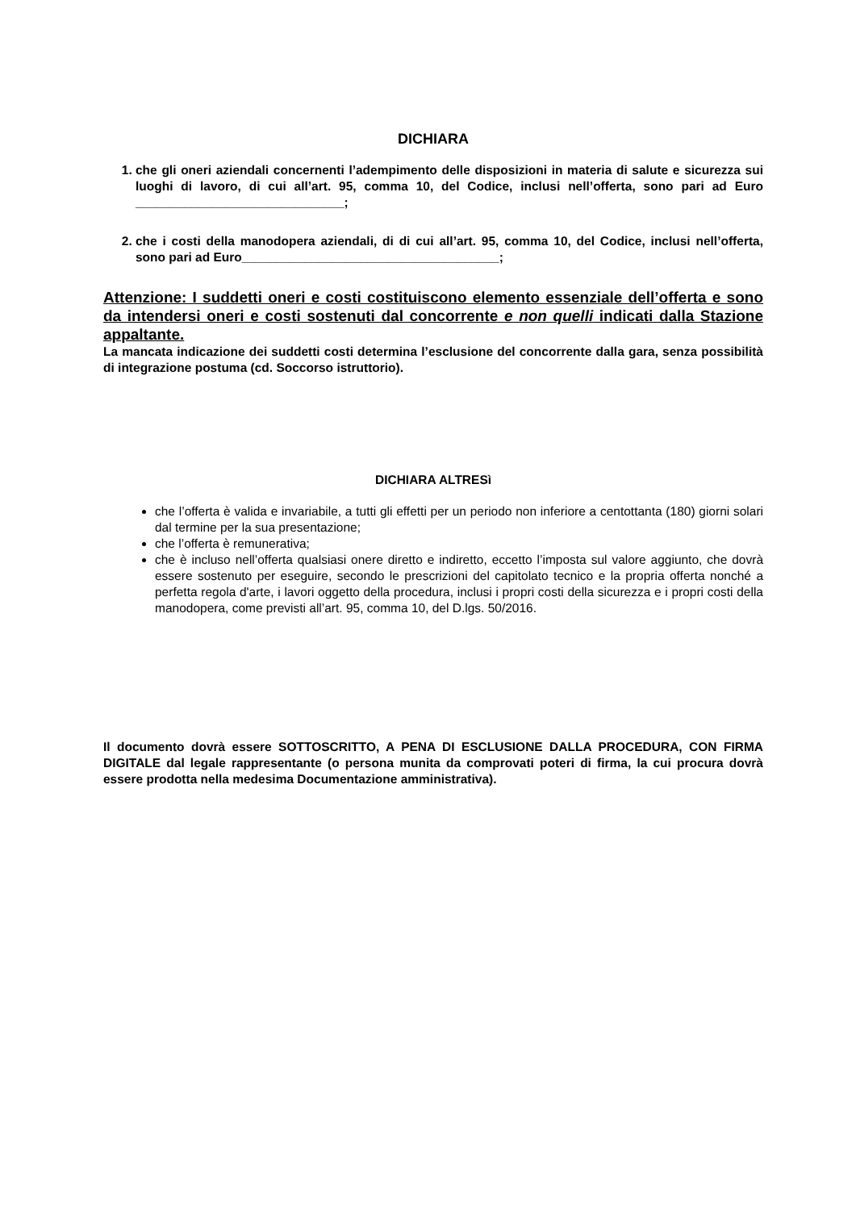DICHIARA
1. che gli oneri aziendali concernenti l’adempimento delle disposizioni in materia di salute e sicurezza sui luoghi di lavoro, di cui all’art. 95, comma 10, del Codice, inclusi nell’offerta, sono pari ad Euro ______________________________;
2. che i costi della manodopera aziendali, di di cui all’art. 95, comma 10, del Codice, inclusi nell’offerta, sono pari ad Euro_____________________________________;
Attenzione: I suddetti oneri e costi costituiscono elemento essenziale dell’offerta e sono da intendersi oneri e costi sostenuti dal concorrente e non quelli indicati dalla Stazione appaltante.
La mancata indicazione dei suddetti costi determina l’esclusione del concorrente dalla gara, senza possibilità di integrazione postuma (cd. Soccorso istruttorio).
DICHIARA ALTRESì
che l’offerta è valida e invariabile, a tutti gli effetti per un periodo non inferiore a centottanta (180) giorni solari dal termine per la sua presentazione;
che l’offerta è remunerativa;
che è incluso nell’offerta qualsiasi onere diretto e indiretto, eccetto l’imposta sul valore aggiunto, che dovrà essere sostenuto per eseguire, secondo le prescrizioni del capitolato tecnico e la propria offerta nonché a perfetta regola d'arte, i lavori oggetto della procedura, inclusi i propri costi della sicurezza e i propri costi della manodopera, come previsti all’art. 95, comma 10, del D.lgs. 50/2016.
Il documento dovrà essere SOTTOSCRITTO, A PENA DI ESCLUSIONE DALLA PROCEDURA, CON FIRMA DIGITALE dal legale rappresentante (o persona munita da comprovati poteri di firma, la cui procura dovrà essere prodotta nella medesima Documentazione amministrativa).